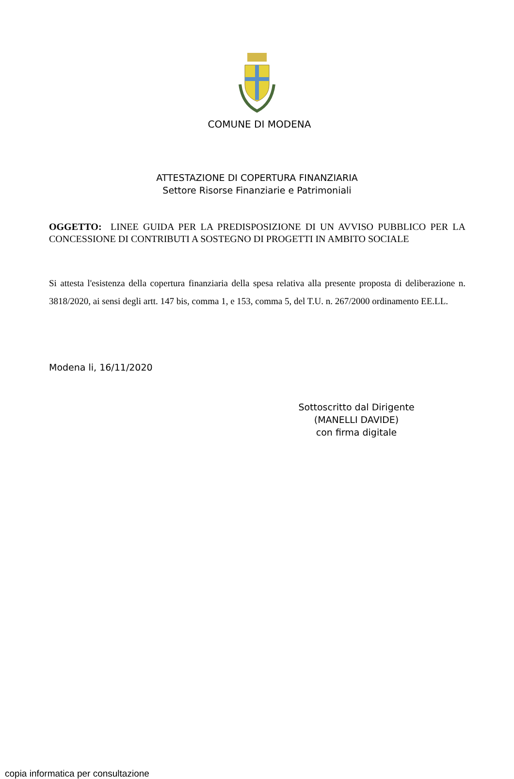COMUNE DI MODENA
ATTESTAZIONE DI COPERTURA FINANZIARIA
Settore Risorse Finanziarie e Patrimoniali
OGGETTO: LINEE GUIDA PER LA PREDISPOSIZIONE DI UN AVVISO PUBBLICO PER LA CONCESSIONE DI CONTRIBUTI A SOSTEGNO DI PROGETTI IN AMBITO SOCIALE
Si attesta l'esistenza della copertura finanziaria della spesa relativa alla presente proposta di deliberazione n. 3818/2020, ai sensi degli artt. 147 bis, comma 1, e 153, comma 5, del T.U. n. 267/2000 ordinamento EE.LL.
Modena li, 16/11/2020
Sottoscritto dal Dirigente
(MANELLI DAVIDE)
con firma digitale
copia informatica per consultazione